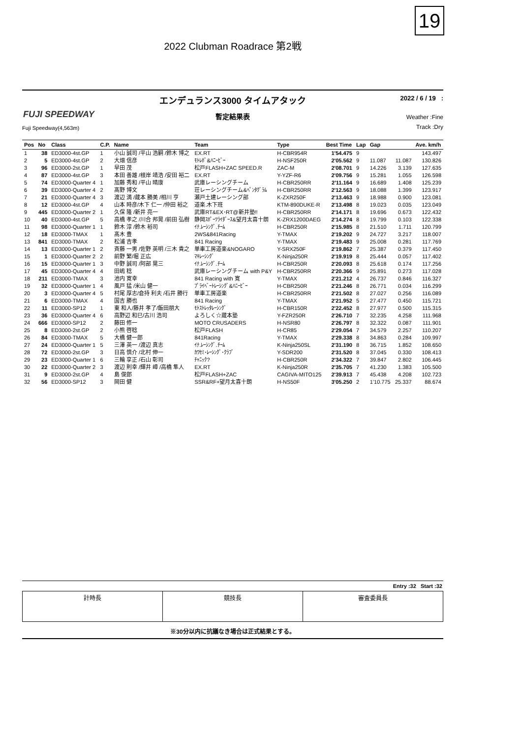19
2022 Clubman Roadrace 第2戦
エンデュランス3000 タイムアタック
2022 / 6 / 19 :
FUJI SPEEDWAY
暫定結果表
Weather :Fine
Track :Dry
Fuji Speedway(4,563m)
| Pos | No | Class | C.P. | Name | Team | Type | Best Time | Lap | Gap | | Ave. km/h |
| --- | --- | --- | --- | --- | --- | --- | --- | --- | --- | --- | --- |
| 1 | 38 | ED3000-4st.GP | 1 | 小山 誠司 /平山 浩嗣 /鈴木 博之 | EX.RT | H-CBR954R | 1'54.475 | 9 | | | 143.497 |
| 2 | 5 | ED3000-4st.GP | 2 | 大畑 信彦 | ﾓﾄﾚﾎﾞ&ﾊﾆｰﾋﾞｰ | H-NSF250R | 2'05.562 | 9 | 11.087 | 11.087 | 130.826 |
| 3 | 96 | ED3000-2st.GP | 1 | 早田 茂 | 松戸FLASH+ZAC SPEED.R | ZAC-M | 2'08.701 | 9 | 14.226 | 3.139 | 127.635 |
| 4 | 87 | ED3000-4st.GP | 3 | 本田 善雄 /根岸 靖浩 /安田 裕二 | EX.RT | Y-YZF-R6 | 2'09.756 | 9 | 15.281 | 1.055 | 126.598 |
| 5 | 74 | ED3000-Quarter 4 | 1 | 加藤 秀和 /平山 晴康 | 武庫レーシングチーム | H-CBR250RR | 2'11.164 | 9 | 16.689 | 1.408 | 125.239 |
| 6 | 39 | ED3000-Quarter 4 | 2 | 髙野 博文 | 荘レーシングチーム&ﾍﾟﾝﾀｸﾞﾗﾑ | H-CBR250RR | 2'12.563 | 9 | 18.088 | 1.399 | 123.917 |
| 7 | 21 | ED3000-Quarter 4 | 3 | 渡辺 満 /蔵本 勝美 /相川 亨 | 瀬戸土建レーシング部 | K-ZXR250F | 2'13.463 | 9 | 18.988 | 0.900 | 123.081 |
| 8 | 12 | ED3000-4st.GP | 4 | 山本 時彦/木下 仁一 /仲田 裕之 | 道楽.木下班 | KTM-890DUKE-R | 2'13.498 | 8 | 19.023 | 0.035 | 123.049 |
| 9 | 445 | ED3000-Quarter 2 | 1 | 久保 隆 /新井 亮一 | 武庫RT&EX･RT@新井塾!! | H-CBR250RR | 2'14.171 | 8 | 19.696 | 0.673 | 122.432 |
| 10 | 40 | ED3000-4st.GP | 5 | 高橋 孝之 /川合 邦晃 /前田 弘樹 | 静岡ｽﾎﾟｰﾂﾗｲﾀﾞｰｽ&望月太喜十朗 | K-ZRX1200DAEG | 2'14.274 | 8 | 19.799 | 0.103 | 122.338 |
| 11 | 98 | ED3000-Quarter 1 | 1 | 鈴木 淳 /鈴木 裕司 | ｲﾅ.ﾚｰｼﾝｸﾞ.ﾁｰﾑ | H-CBR250R | 2'15.985 | 8 | 21.510 | 1.711 | 120.799 |
| 12 | 18 | ED3000-TMAX | 1 | 髙木 豊 | 2WS&841Racing | Y-TMAX | 2'19.202 | 9 | 24.727 | 3.217 | 118.007 |
| 13 | 841 | ED3000-TMAX | 2 | 松浦 吉孝 | 841 Racing | Y-TMAX | 2'19.483 | 9 | 25.008 | 0.281 | 117.769 |
| 14 | 13 | ED3000-Quarter 1 | 2 | 斉藤 一男 /佐野 英明 /三木 貴之 | 単車工房道楽&NOGARO | Y-SRX250F | 2'19.862 | 7 | 25.387 | 0.379 | 117.450 |
| 15 | 1 | ED3000-Quarter 2 | 2 | 前野 繁/堀 正広 | ﾏｷﾚｰｼﾝｸﾞ | K-Ninja250R | 2'19.919 | 8 | 25.444 | 0.057 | 117.402 |
| 16 | 15 | ED3000-Quarter 1 | 3 | 中野 誠司 /阿部 晃三 | ｲﾅ.ﾚｰｼﾝｸﾞ.ﾁｰﾑ | H-CBR250R | 2'20.093 | 8 | 25.618 | 0.174 | 117.256 |
| 17 | 45 | ED3000-Quarter 4 | 4 | 田嶋 稔 | 武庫レーシングチーム with P&Y | H-CBR250RR | 2'20.366 | 9 | 25.891 | 0.273 | 117.028 |
| 18 | 211 | ED3000-TMAX | 3 | 池内 寛幸 | 841 Racing with 寛 | Y-TMAX | 2'21.212 | 4 | 26.737 | 0.846 | 116.327 |
| 19 | 32 | ED3000-Quarter 1 | 4 | 風戸 猛 /米山 健一 | ﾌﾟﾗｲﾍﾞｰﾄﾚｰｼﾝｸﾞ&ﾊﾆｰﾋﾞｰ | H-CBR250R | 2'21.246 | 8 | 26.771 | 0.034 | 116.299 |
| 20 | 3 | ED3000-Quarter 4 | 5 | 村尾 厚志/倉持 利夫 /石井 勝行 | 単車工房道楽 | H-CBR250RR | 2'21.502 | 8 | 27.027 | 0.256 | 116.089 |
| 21 | 6 | ED3000-TMAX | 4 | 国吉 勝也 | 841 Racing | Y-TMAX | 2'21.952 | 5 | 27.477 | 0.450 | 115.721 |
| 22 | 11 | ED3000-SP12 | 1 | 東 和人/藤井 孝了/飯田朋大 | ﾓﾄｽﾄﾚｯﾀﾚｰｼﾝｸﾞ | H-CBR150R | 2'22.452 | 8 | 27.977 | 0.500 | 115.315 |
| 23 | 36 | ED3000-Quarter 4 | 6 | 高野辺 和巳/古川 浩司 | よろしく☆蔵本塾 | Y-FZR250R | 2'26.710 | 7 | 32.235 | 4.258 | 111.968 |
| 24 | 666 | ED3000-SP12 | 2 | 藤田 修一 | MOTO CRUSADERS | H-NSR80 | 2'26.797 | 8 | 32.322 | 0.087 | 111.901 |
| 25 | 8 | ED3000-2st.GP | 2 | 小熊 啓稔 | 松戸FLASH | H-CR85 | 2'29.054 | 7 | 34.579 | 2.257 | 110.207 |
| 26 | 84 | ED3000-TMAX | 5 | 大橋 健一郎 | 841Racing | Y-TMAX | 2'29.338 | 8 | 34.863 | 0.284 | 109.997 |
| 27 | 24 | ED3000-Quarter 1 | 5 | 三澤 英一 /渡辺 真志 | ｲﾅ.ﾚｰｼﾝｸﾞ.ﾁｰﾑ | K-Ninja250SL | 2'31.190 | 8 | 36.715 | 1.852 | 108.650 |
| 28 | 72 | ED3000-2st.GP | 3 | 日高 慎介 /北村 伸一 | ｶﾜｾﾐ･ﾚｰｼﾝｸﾞ･ｸﾗﾌﾞ | Y-SDR200 | 2'31.520 | 8 | 37.045 | 0.330 | 108.413 |
| 29 | 23 | ED3000-Quarter 1 | 6 | 三輪 享正 /石山 彰司 | ﾁｬﾆｯｸ? | H-CBR250R | 2'34.322 | 7 | 39.847 | 2.802 | 106.445 |
| 30 | 22 | ED3000-Quarter 2 | 3 | 渡辺 則幸 /輝井 嶂 /高橋 隼人 | EX.RT | K-Ninja250R | 2'35.705 | 7 | 41.230 | 1.383 | 105.500 |
| 31 | 9 | ED3000-2st.GP | 4 | 島 俊郎 | 松戸FLASH+ZAC | CAGIVA-MITO125 | 2'39.913 | 7 | 45.438 | 4.208 | 102.723 |
| 32 | 56 | ED3000-SP12 | 3 | 岡田 健 | SSR&RF+望月太喜十朗 | H-NS50F | 3'05.250 | 2 | 1'10.775 | 25.337 | 88.674 |
Entry :32 Start :32
| 計時長 | 競技長 | 審査委員長 |
※30分以内に抗議なき場合は正式結果とする。